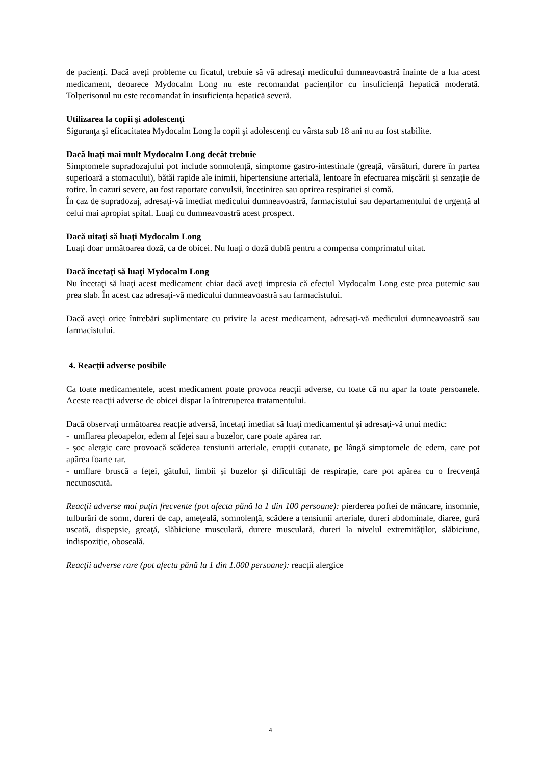de pacienți. Dacă aveți probleme cu ficatul, trebuie să vă adresați medicului dumneavoastră înainte de a lua acest medicament, deoarece Mydocalm Long nu este recomandat pacienților cu insuficiență hepatică moderată. Tolperisonul nu este recomandat în insuficiența hepatică severă.
Utilizarea la copii şi adolescenţi
Siguranţa şi eficacitatea Mydocalm Long la copii şi adolescenţi cu vârsta sub 18 ani nu au fost stabilite.
Dacă luaţi mai mult Mydocalm Long decât trebuie
Simptomele supradozajului pot include somnolență, simptome gastro-intestinale (greață, vărsături, durere în partea superioară a stomacului), bătăi rapide ale inimii, hipertensiune arterială, lentoare în efectuarea mișcării și senzație de rotire. În cazuri severe, au fost raportate convulsii, încetinirea sau oprirea respirației și comă.
În caz de supradozaj, adresați-vă imediat medicului dumneavoastră, farmacistului sau departamentului de urgență al celui mai apropiat spital. Luați cu dumneavoastră acest prospect.
Dacă uitaţi să luaţi Mydocalm Long
Luați doar următoarea doză, ca de obicei. Nu luaţi o doză dublă pentru a compensa comprimatul uitat.
Dacă încetaţi să luaţi Mydocalm Long
Nu încetaţi să luaţi acest medicament chiar dacă aveţi impresia că efectul Mydocalm Long este prea puternic sau prea slab. În acest caz adresaţi-vă medicului dumneavoastră sau farmacistului.
Dacă aveţi orice întrebări suplimentare cu privire la acest medicament, adresaţi-vă medicului dumneavoastră sau farmacistului.
4. Reacţii adverse posibile
Ca toate medicamentele, acest medicament poate provoca reacţii adverse, cu toate că nu apar la toate persoanele. Aceste reacţii adverse de obicei dispar la întreruperea tratamentului.
Dacă observați următoarea reacție adversă, încetați imediat să luați medicamentul și adresați-vă unui medic:
- umflarea pleoapelor, edem al feței sau a buzelor, care poate apărea rar.
- șoc alergic care provoacă scăderea tensiunii arteriale, erupții cutanate, pe lângă simptomele de edem, care pot apărea foarte rar.
- umflare bruscă a feței, gâtului, limbii și buzelor și dificultăți de respirație, care pot apărea cu o frecvență necunoscută.
Reacţii adverse mai puţin frecvente (pot afecta până la 1 din 100 persoane): pierderea poftei de mâncare, insomnie, tulburări de somn, dureri de cap, ameţeală, somnolenţă, scădere a tensiunii arteriale, dureri abdominale, diaree, gură uscată, dispepsie, greaţă, slăbiciune musculară, durere musculară, dureri la nivelul extremităţilor, slăbiciune, indispoziţie, oboseală.
Reacţii adverse rare (pot afecta până la 1 din 1.000 persoane): reacţii alergice
4